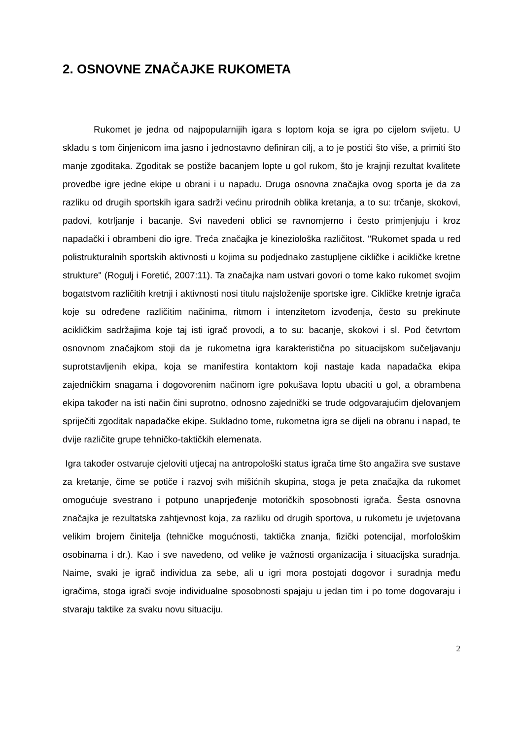2. OSNOVNE ZNAČAJKE RUKOMETA
Rukomet je jedna od najpopularnijih igara s loptom koja se igra po cijelom svijetu. U skladu s tom činjenicom ima jasno i jednostavno definiran cilj, a to je postići što više, a primiti što manje zgoditaka. Zgoditak se postiže bacanjem lopte u gol rukom, što je krajnji rezultat kvalitete provedbe igre jedne ekipe u obrani i u napadu. Druga osnovna značajka ovog sporta je da za razliku od drugih sportskih igara sadrži većinu prirodnih oblika kretanja, a to su: trčanje, skokovi, padovi, kotrljanje i bacanje. Svi navedeni oblici se ravnomjerno i često primjenjuju i kroz napadački i obrambeni dio igre. Treća značajka je kineziološka različitost. "Rukomet spada u red polistrukturalnih sportskih aktivnosti u kojima su podjednako zastupljene cikličke i acikličke kretne strukture" (Rogulj i Foretić, 2007:11). Ta značajka nam ustvari govori o tome kako rukomet svojim bogatstvom različitih kretnji i aktivnosti nosi titulu najsloženije sportske igre. Cikličke kretnje igrača koje su određene različitim načinima, ritmom i intenzitetom izvođenja, često su prekinute acikličkim sadržajima koje taj isti igrač provodi, a to su: bacanje, skokovi i sl. Pod četvrtom osnovnom značajkom stoji da je rukometna igra karakteristična po situacijskom sučeljavanju suprotstavljenih ekipa, koja se manifestira kontaktom koji nastaje kada napadačka ekipa zajedničkim snagama i dogovorenim načinom igre pokušava loptu ubaciti u gol, a obrambena ekipa također na isti način čini suprotno, odnosno zajednički se trude odgovarajućim djelovanjem spriječiti zgoditak napadačke ekipe. Sukladno tome, rukometna igra se dijeli na obranu i napad, te dvije različite grupe tehničko-taktičkih elemenata.
Igra također ostvaruje cjeloviti utjecaj na antropološki status igrača time što angažira sve sustave za kretanje, čime se potiče i razvoj svih mišićnih skupina, stoga je peta značajka da rukomet omogućuje svestrano i potpuno unaprjeđenje motoričkih sposobnosti igrača. Šesta osnovna značajka je rezultatska zahtjevnost koja, za razliku od drugih sportova, u rukometu je uvjetovana velikim brojem činitelja (tehničke mogućnosti, taktička znanja, fizički potencijal, morfološkim osobinama i dr.). Kao i sve navedeno, od velike je važnosti organizacija i situacijska suradnja. Naime, svaki je igrač individua za sebe, ali u igri mora postojati dogovor i suradnja među igračima, stoga igrači svoje individualne sposobnosti spajaju u jedan tim i po tome dogovaraju i stvaraju taktike za svaku novu situaciju.
2